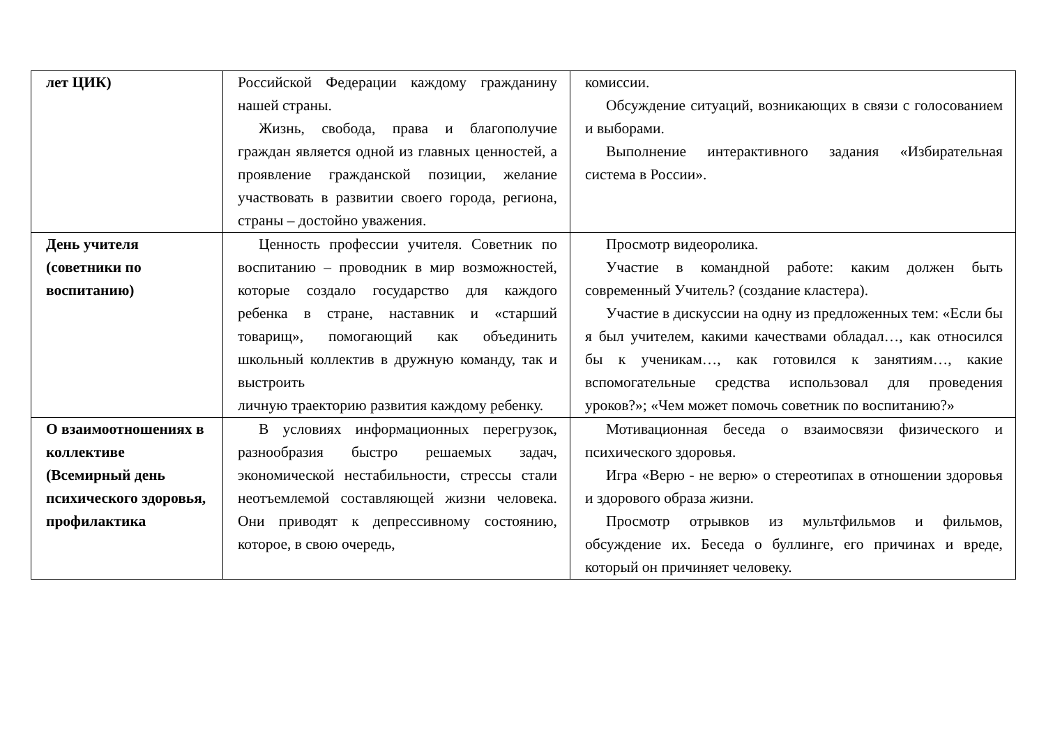| лет ЦИК) | Российской Федерации каждому гражданину нашей страны. Жизнь, свобода, права и благополучие граждан является одной из главных ценностей, а проявление гражданской позиции, желание участвовать в развитии своего города, региона, страны – достойно уважения. | комиссии. Обсуждение ситуаций, возникающих в связи с голосованием и выборами. Выполнение интерактивного задания «Избирательная система в России». |
| День учителя (советники по воспитанию) | Ценность профессии учителя. Советник по воспитанию – проводник в мир возможностей, которые создало государство для каждого ребенка в стране, наставник и «старший товарищ», помогающий как объединить школьный коллектив в дружную команду, так и выстроить личную траекторию развития каждому ребенку. | Просмотр видеоролика. Участие в командной работе: каким должен быть современный Учитель? (создание кластера). Участие в дискуссии на одну из предложенных тем: «Если бы я был учителем, какими качествами обладал…, как относился бы к ученикам…, как готовился к занятиям…, какие вспомогательные средства использовал для проведения уроков?»; «Чем может помочь советник по воспитанию?» |
| О взаимоотношениях в коллективе (Всемирный день психического здоровья, профилактика | В условиях информационных перегрузок, разнообразия быстро решаемых задач, экономической нестабильности, стрессы стали неотъемлемой составляющей жизни человека. Они приводят к депрессивному состоянию, которое, в свою очередь, | Мотивационная беседа о взаимосвязи физического и психического здоровья. Игра «Верю - не верю» о стереотипах в отношении здоровья и здорового образа жизни. Просмотр отрывков из мультфильмов и фильмов, обсуждение их. Беседа о буллинге, его причинах и вреде, который он причиняет человеку. |